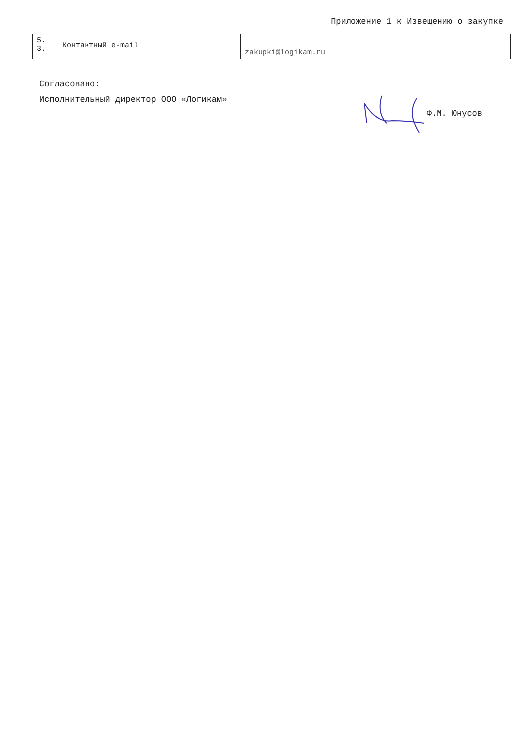Приложение 1 к Извещению о закупке
| 5. 3. | Контактный e-mail | zakupki@logikam.ru |
Согласовано:
Исполнительный директор ООО «Логикам»
Ф.М. Юнусов